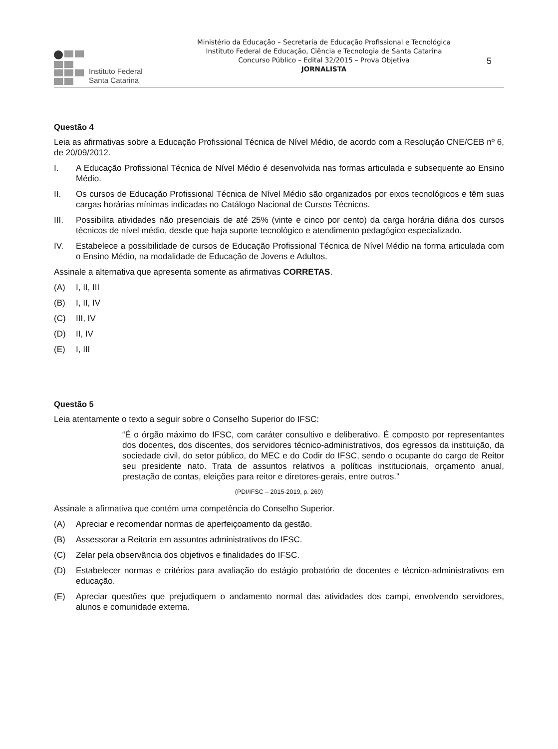Instituto Federal
Santa Catarina
Ministério da Educação – Secretaria de Educação Profissional e Tecnológica
Instituto Federal de Educação, Ciência e Tecnologia de Santa Catarina
Concurso Público – Edital 32/2015 – Prova Objetiva
JORNALISTA
5
Questão 4
Leia as afirmativas sobre a Educação Profissional Técnica de Nível Médio, de acordo com a Resolução CNE/CEB nº 6, de 20/09/2012.
I. A Educação Profissional Técnica de Nível Médio é desenvolvida nas formas articulada e subsequente ao Ensino Médio.
II. Os cursos de Educação Profissional Técnica de Nível Médio são organizados por eixos tecnológicos e têm suas cargas horárias mínimas indicadas no Catálogo Nacional de Cursos Técnicos.
III. Possibilita atividades não presenciais de até 25% (vinte e cinco por cento) da carga horária diária dos cursos técnicos de nível médio, desde que haja suporte tecnológico e atendimento pedagógico especializado.
IV. Estabelece a possibilidade de cursos de Educação Profissional Técnica de Nível Médio na forma articulada com o Ensino Médio, na modalidade de Educação de Jovens e Adultos.
Assinale a alternativa que apresenta somente as afirmativas CORRETAS.
(A) I, II, III
(B) I, II, IV
(C) III, IV
(D) II, IV
(E) I, III
Questão 5
Leia atentamente o texto a seguir sobre o Conselho Superior do IFSC:
“É o órgão máximo do IFSC, com caráter consultivo e deliberativo. É composto por representantes dos docentes, dos discentes, dos servidores técnico-administrativos, dos egressos da instituição, da sociedade civil, do setor público, do MEC e do Codir do IFSC, sendo o ocupante do cargo de Reitor seu presidente nato. Trata de assuntos relativos a políticas institucionais, orçamento anual, prestação de contas, eleições para reitor e diretores-gerais, entre outros.”
(PDI/IFSC – 2015-2019, p. 269)
Assinale a afirmativa que contém uma competência do Conselho Superior.
(A) Apreciar e recomendar normas de aperfeiçoamento da gestão.
(B) Assessorar a Reitoria em assuntos administrativos do IFSC.
(C) Zelar pela observância dos objetivos e finalidades do IFSC.
(D) Estabelecer normas e critérios para avaliação do estágio probatório de docentes e técnico-administrativos em educação.
(E) Apreciar questões que prejudiquem o andamento normal das atividades dos campi, envolvendo servidores, alunos e comunidade externa.